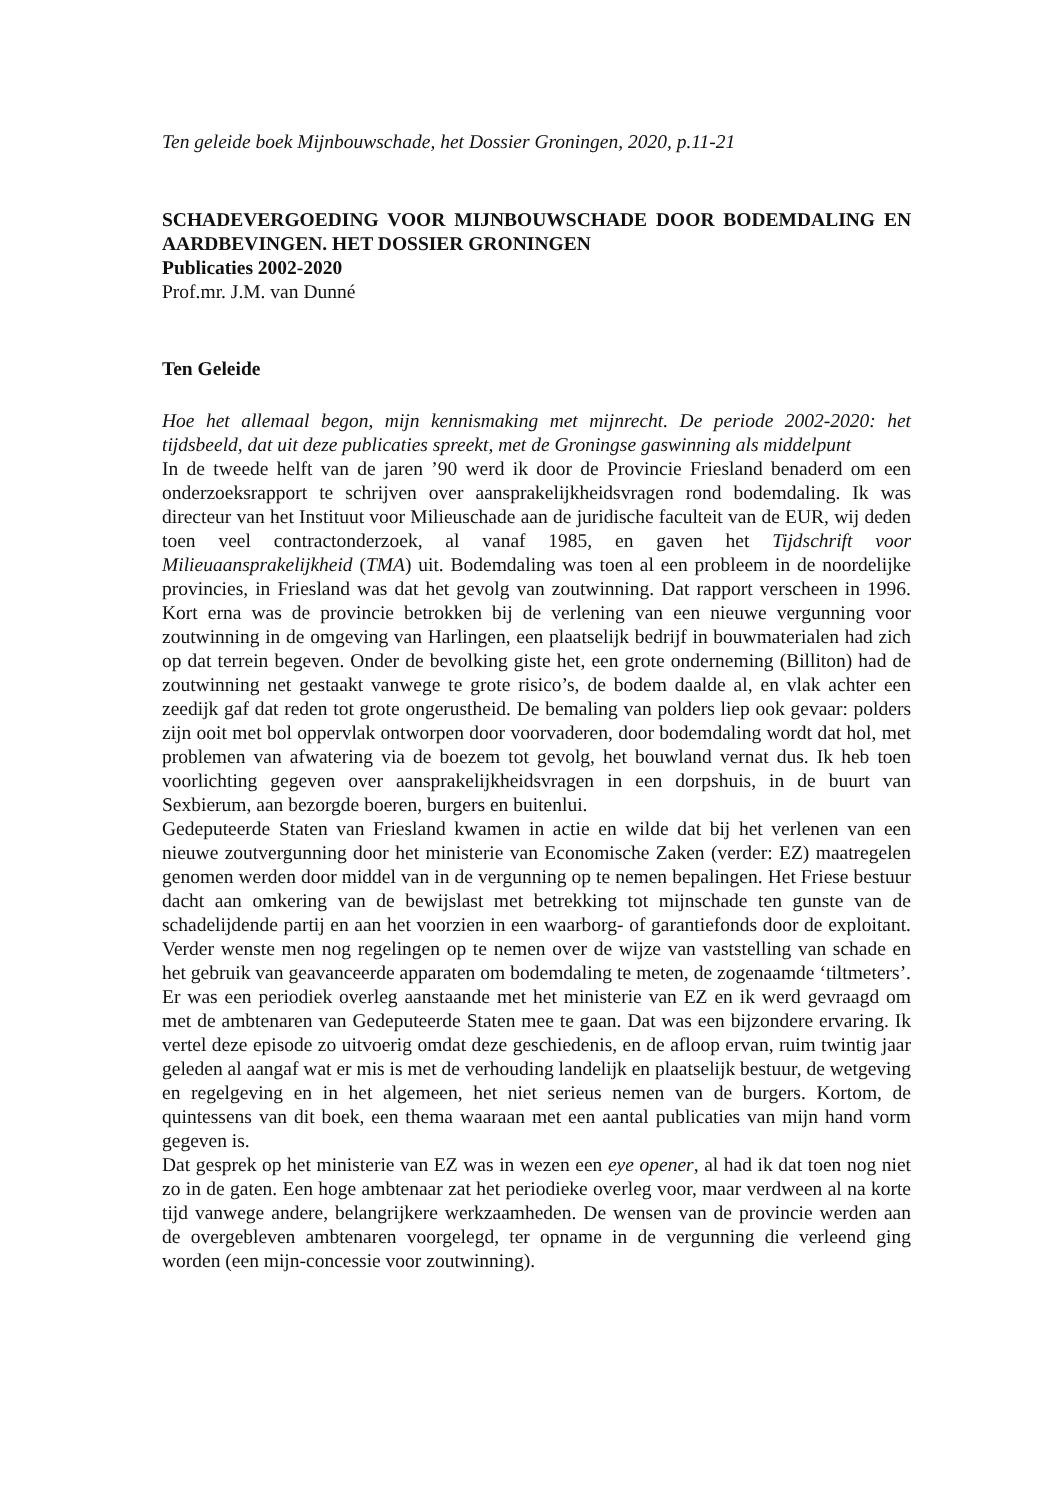Ten geleide boek Mijnbouwschade, het Dossier Groningen, 2020, p.11-21
SCHADEVERGOEDING VOOR MIJNBOUWSCHADE DOOR BODEMDALING EN AARDBEVINGEN. HET DOSSIER GRONINGEN
Publicaties 2002-2020
Prof.mr. J.M. van Dunné
Ten Geleide
Hoe het allemaal begon, mijn kennismaking met mijnrecht. De periode 2002-2020: het tijdsbeeld, dat uit deze publicaties spreekt, met de Groningse gaswinning als middelpunt
In de tweede helft van de jaren ’90 werd ik door de Provincie Friesland benaderd om een onderzoeksrapport te schrijven over aansprakelijkheidsvragen rond bodemdaling. Ik was directeur van het Instituut voor Milieuschade aan de juridische faculteit van de EUR, wij deden toen veel contractonderzoek, al vanaf 1985, en gaven het Tijdschrift voor Milieuaansprakelijkheid (TMA) uit. Bodemdaling was toen al een probleem in de noordelijke provincies, in Friesland was dat het gevolg van zoutwinning. Dat rapport verscheen in 1996. Kort erna was de provincie betrokken bij de verlening van een nieuwe vergunning voor zoutwinning in de omgeving van Harlingen, een plaatselijk bedrijf in bouwmaterialen had zich op dat terrein begeven. Onder de bevolking giste het, een grote onderneming (Billiton) had de zoutwinning net gestaakt vanwege te grote risico’s, de bodem daalde al, en vlak achter een zeedijk gaf dat reden tot grote ongerustheid. De bemaling van polders liep ook gevaar: polders zijn ooit met bol oppervlak ontworpen door voorvaderen, door bodemdaling wordt dat hol, met problemen van afwatering via de boezem tot gevolg, het bouwland vernat dus. Ik heb toen voorlichting gegeven over aansprakelijkheidsvragen in een dorpshuis, in de buurt van Sexbierum, aan bezorgde boeren, burgers en buitenlui.
Gedeputeerde Staten van Friesland kwamen in actie en wilde dat bij het verlenen van een nieuwe zoutvergunning door het ministerie van Economische Zaken (verder: EZ) maatregelen genomen werden door middel van in de vergunning op te nemen bepalingen. Het Friese bestuur dacht aan omkering van de bewijslast met betrekking tot mijnschade ten gunste van de schadelijdende partij en aan het voorzien in een waarborg- of garantiefonds door de exploitant. Verder wenste men nog regelingen op te nemen over de wijze van vaststelling van schade en het gebruik van geavanceerde apparaten om bodemdaling te meten, de zogenaamde ‘tiltmeters’. Er was een periodiek overleg aanstaande met het ministerie van EZ en ik werd gevraagd om met de ambtenaren van Gedeputeerde Staten mee te gaan. Dat was een bijzondere ervaring. Ik vertel deze episode zo uitvoerig omdat deze geschiedenis, en de afloop ervan, ruim twintig jaar geleden al aangaf wat er mis is met de verhouding landelijk en plaatselijk bestuur, de wetgeving en regelgeving en in het algemeen, het niet serieus nemen van de burgers. Kortom, de quintessens van dit boek, een thema waaraan met een aantal publicaties van mijn hand vorm gegeven is.
Dat gesprek op het ministerie van EZ was in wezen een eye opener, al had ik dat toen nog niet zo in de gaten. Een hoge ambtenaar zat het periodieke overleg voor, maar verdween al na korte tijd vanwege andere, belangrijkere werkzaamheden. De wensen van de provincie werden aan de overgebleven ambtenaren voorgelegd, ter opname in de vergunning die verleend ging worden (een mijn-concessie voor zoutwinning).